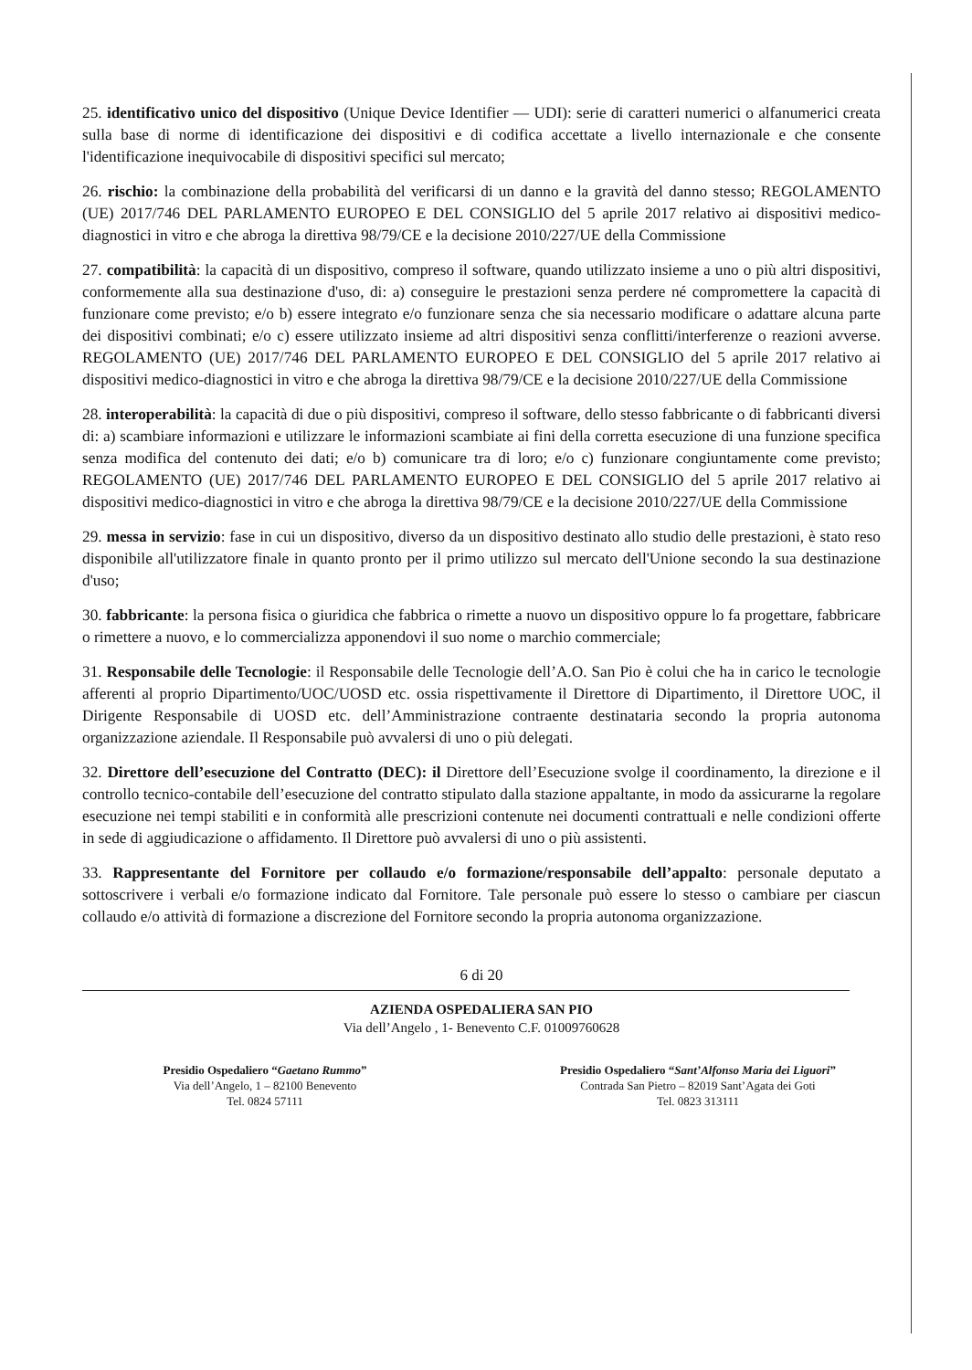25. identificativo unico del dispositivo (Unique Device Identifier — UDI): serie di caratteri numerici o alfanumerici creata sulla base di norme di identificazione dei dispositivi e di codifica accettate a livello internazionale e che consente l'identificazione inequivocabile di dispositivi specifici sul mercato;
26. rischio: la combinazione della probabilità del verificarsi di un danno e la gravità del danno stesso; REGOLAMENTO (UE) 2017/746 DEL PARLAMENTO EUROPEO E DEL CONSIGLIO del 5 aprile 2017 relativo ai dispositivi medico-diagnostici in vitro e che abroga la direttiva 98/79/CE e la decisione 2010/227/UE della Commissione
27. compatibilità: la capacità di un dispositivo, compreso il software, quando utilizzato insieme a uno o più altri dispositivi, conformemente alla sua destinazione d'uso, di: a) conseguire le prestazioni senza perdere né compromettere la capacità di funzionare come previsto; e/o b) essere integrato e/o funzionare senza che sia necessario modificare o adattare alcuna parte dei dispositivi combinati; e/o c) essere utilizzato insieme ad altri dispositivi senza conflitti/interferenze o reazioni avverse. REGOLAMENTO (UE) 2017/746 DEL PARLAMENTO EUROPEO E DEL CONSIGLIO del 5 aprile 2017 relativo ai dispositivi medico-diagnostici in vitro e che abroga la direttiva 98/79/CE e la decisione 2010/227/UE della Commissione
28. interoperabilità: la capacità di due o più dispositivi, compreso il software, dello stesso fabbricante o di fabbricanti diversi di: a) scambiare informazioni e utilizzare le informazioni scambiate ai fini della corretta esecuzione di una funzione specifica senza modifica del contenuto dei dati; e/o b) comunicare tra di loro; e/o c) funzionare congiuntamente come previsto; REGOLAMENTO (UE) 2017/746 DEL PARLAMENTO EUROPEO E DEL CONSIGLIO del 5 aprile 2017 relativo ai dispositivi medico-diagnostici in vitro e che abroga la direttiva 98/79/CE e la decisione 2010/227/UE della Commissione
29. messa in servizio: fase in cui un dispositivo, diverso da un dispositivo destinato allo studio delle prestazioni, è stato reso disponibile all'utilizzatore finale in quanto pronto per il primo utilizzo sul mercato dell'Unione secondo la sua destinazione d'uso;
30. fabbricante: la persona fisica o giuridica che fabbrica o rimette a nuovo un dispositivo oppure lo fa progettare, fabbricare o rimettere a nuovo, e lo commercializza apponendovi il suo nome o marchio commerciale;
31. Responsabile delle Tecnologie: il Responsabile delle Tecnologie dell’A.O. San Pio è colui che ha in carico le tecnologie afferenti al proprio Dipartimento/UOC/UOSD etc. ossia rispettivamente il Direttore di Dipartimento, il Direttore UOC, il Dirigente Responsabile di UOSD etc. dell’Amministrazione contraente destinataria secondo la propria autonoma organizzazione aziendale. Il Responsabile può avvalersi di uno o più delegati.
32. Direttore dell’esecuzione del Contratto (DEC): il Direttore dell’Esecuzione svolge il coordinamento, la direzione e il controllo tecnico-contabile dell’esecuzione del contratto stipulato dalla stazione appaltante, in modo da assicurarne la regolare esecuzione nei tempi stabiliti e in conformità alle prescrizioni contenute nei documenti contrattuali e nelle condizioni offerte in sede di aggiudicazione o affidamento. Il Direttore può avvalersi di uno o più assistenti.
33. Rappresentante del Fornitore per collaudo e/o formazione/responsabile dell’appalto: personale deputato a sottoscrivere i verbali e/o formazione indicato dal Fornitore. Tale personale può essere lo stesso o cambiare per ciascun collaudo e/o attività di formazione a discrezione del Fornitore secondo la propria autonoma organizzazione.
6 di 20
AZIENDA OSPEDALIERA SAN PIO
Via dell’Angelo , 1- Benevento C.F. 01009760628
Presidio Ospedaliero “Gaetano Rummo”
Via dell’Angelo, 1 – 82100 Benevento
Tel. 0824 57111
Presidio Ospedaliero “Sant’Alfonso Maria dei Liguori”
Contrada San Pietro – 82019 Sant’Agata dei Goti
Tel. 0823 313111